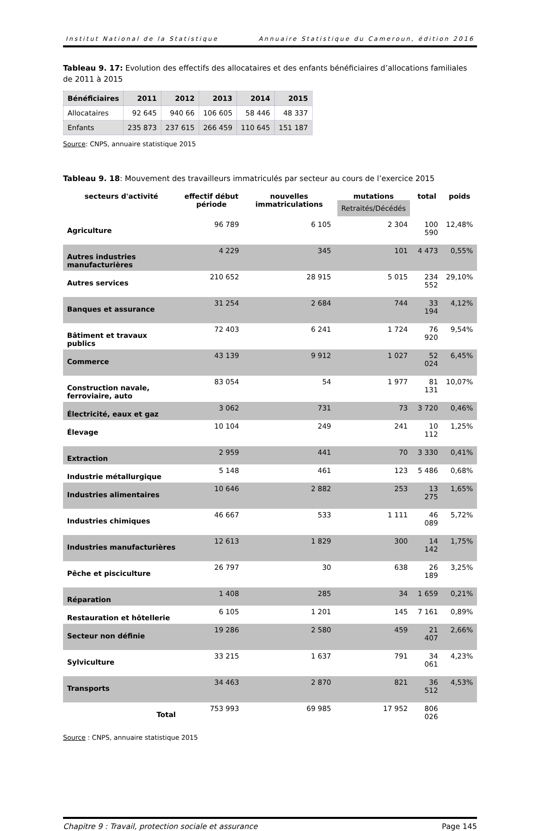Institut National de la Statistique Annuaire Statistique du Cameroun, édition 2016
Tableau 9. 17: Evolution des effectifs des allocataires et des enfants bénéficiaires d’allocations familiales de 2011 à 2015
| Bénéficiaires | 2011 | 2012 | 2013 | 2014 | 2015 |
| --- | --- | --- | --- | --- | --- |
| Allocataires | 92 645 | 940 66 | 106 605 | 58 446 | 48 337 |
| Enfants | 235 873 | 237 615 | 266 459 | 110 645 | 151 187 |
Source: CNPS, annuaire statistique 2015
Tableau 9. 18: Mouvement des travailleurs immatriculés par secteur au cours de l’exercice 2015
| secteurs d'activité | effectif début période | nouvelles immatriculations | mutations Retraités/Décédés | total | poids |
| --- | --- | --- | --- | --- | --- |
| Agriculture | 96 789 | 6 105 | 2 304 | 100 590 | 12,48% |
| Autres industries manufacturières | 4 229 | 345 | 101 | 4 473 | 0,55% |
| Autres services | 210 652 | 28 915 | 5 015 | 234 552 | 29,10% |
| Banques et assurance | 31 254 | 2 684 | 744 | 33 194 | 4,12% |
| Bâtiment et travaux publics | 72 403 | 6 241 | 1 724 | 76 920 | 9,54% |
| Commerce | 43 139 | 9 912 | 1 027 | 52 024 | 6,45% |
| Construction navale, ferroviaire, auto | 83 054 | 54 | 1 977 | 81 131 | 10,07% |
| Électricité, eaux et gaz | 3 062 | 731 | 73 | 3 720 | 0,46% |
| Élevage | 10 104 | 249 | 241 | 10 112 | 1,25% |
| Extraction | 2 959 | 441 | 70 | 3 330 | 0,41% |
| Industrie métallurgique | 5 148 | 461 | 123 | 5 486 | 0,68% |
| Industries alimentaires | 10 646 | 2 882 | 253 | 13 275 | 1,65% |
| Industries chimiques | 46 667 | 533 | 1 111 | 46 089 | 5,72% |
| Industries manufacturières | 12 613 | 1 829 | 300 | 14 142 | 1,75% |
| Pêche et pisciculture | 26 797 | 30 | 638 | 26 189 | 3,25% |
| Réparation | 1 408 | 285 | 34 | 1 659 | 0,21% |
| Restauration et hôtellerie | 6 105 | 1 201 | 145 | 7 161 | 0,89% |
| Secteur non définie | 19 286 | 2 580 | 459 | 21 407 | 2,66% |
| Sylviculture | 33 215 | 1 637 | 791 | 34 061 | 4,23% |
| Transports | 34 463 | 2 870 | 821 | 36 512 | 4,53% |
| Total | 753 993 | 69 985 | 17 952 | 806 026 | |
Source : CNPS, annuaire statistique 2015
Chapitre 9 : Travail, protection sociale et assurance Page 145